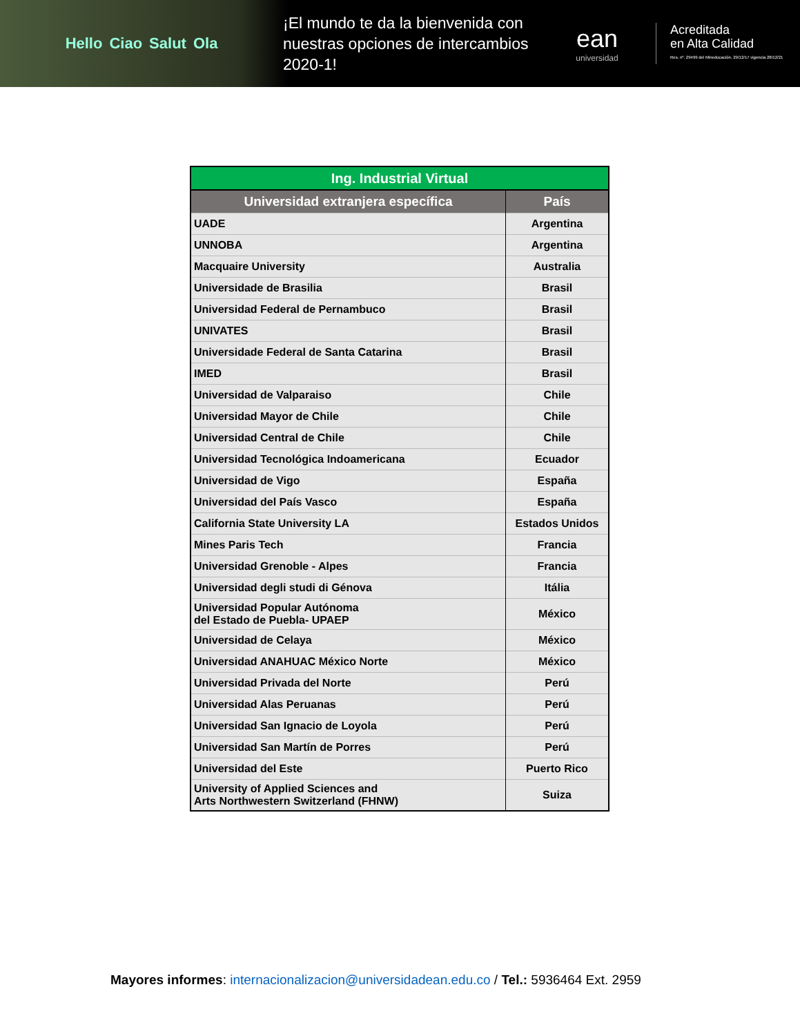Hello Ciao Salut Ola
¡El mundo te da la bienvenida con nuestras opciones de intercambios 2020-1!
ean
universidad
Acreditada
en Alta Calidad
Res. nº. 29499 del Mineducación. 29/12/17 vigencia 28/12/21
| Ing. Industrial Virtual | |
| --- | --- |
| Universidad extranjera específica | País |
| UADE | Argentina |
| UNNOBA | Argentina |
| Macquaire University | Australia |
| Universidade de Brasilia | Brasil |
| Universidad Federal de Pernambuco | Brasil |
| UNIVATES | Brasil |
| Universidade Federal de Santa Catarina | Brasil |
| IMED | Brasil |
| Universidad de Valparaiso | Chile |
| Universidad Mayor de Chile | Chile |
| Universidad Central de Chile | Chile |
| Universidad Tecnológica Indoamericana | Ecuador |
| Universidad de Vigo | España |
| Universidad del País Vasco | España |
| California State University LA | Estados Unidos |
| Mines Paris Tech | Francia |
| Universidad Grenoble - Alpes | Francia |
| Universidad degli studi di Génova | Itália |
| Universidad Popular Autónoma del Estado de Puebla- UPAEP | México |
| Universidad de Celaya | México |
| Universidad ANAHUAC México Norte | México |
| Universidad Privada del Norte | Perú |
| Universidad Alas Peruanas | Perú |
| Universidad San Ignacio de Loyola | Perú |
| Universidad San Martín de Porres | Perú |
| Universidad del Este | Puerto Rico |
| University of Applied Sciences and Arts Northwestern Switzerland (FHNW) | Suiza |
Mayores informes: internacionalizacion@universidadean.edu.co / Tel.: 5936464 Ext. 2959